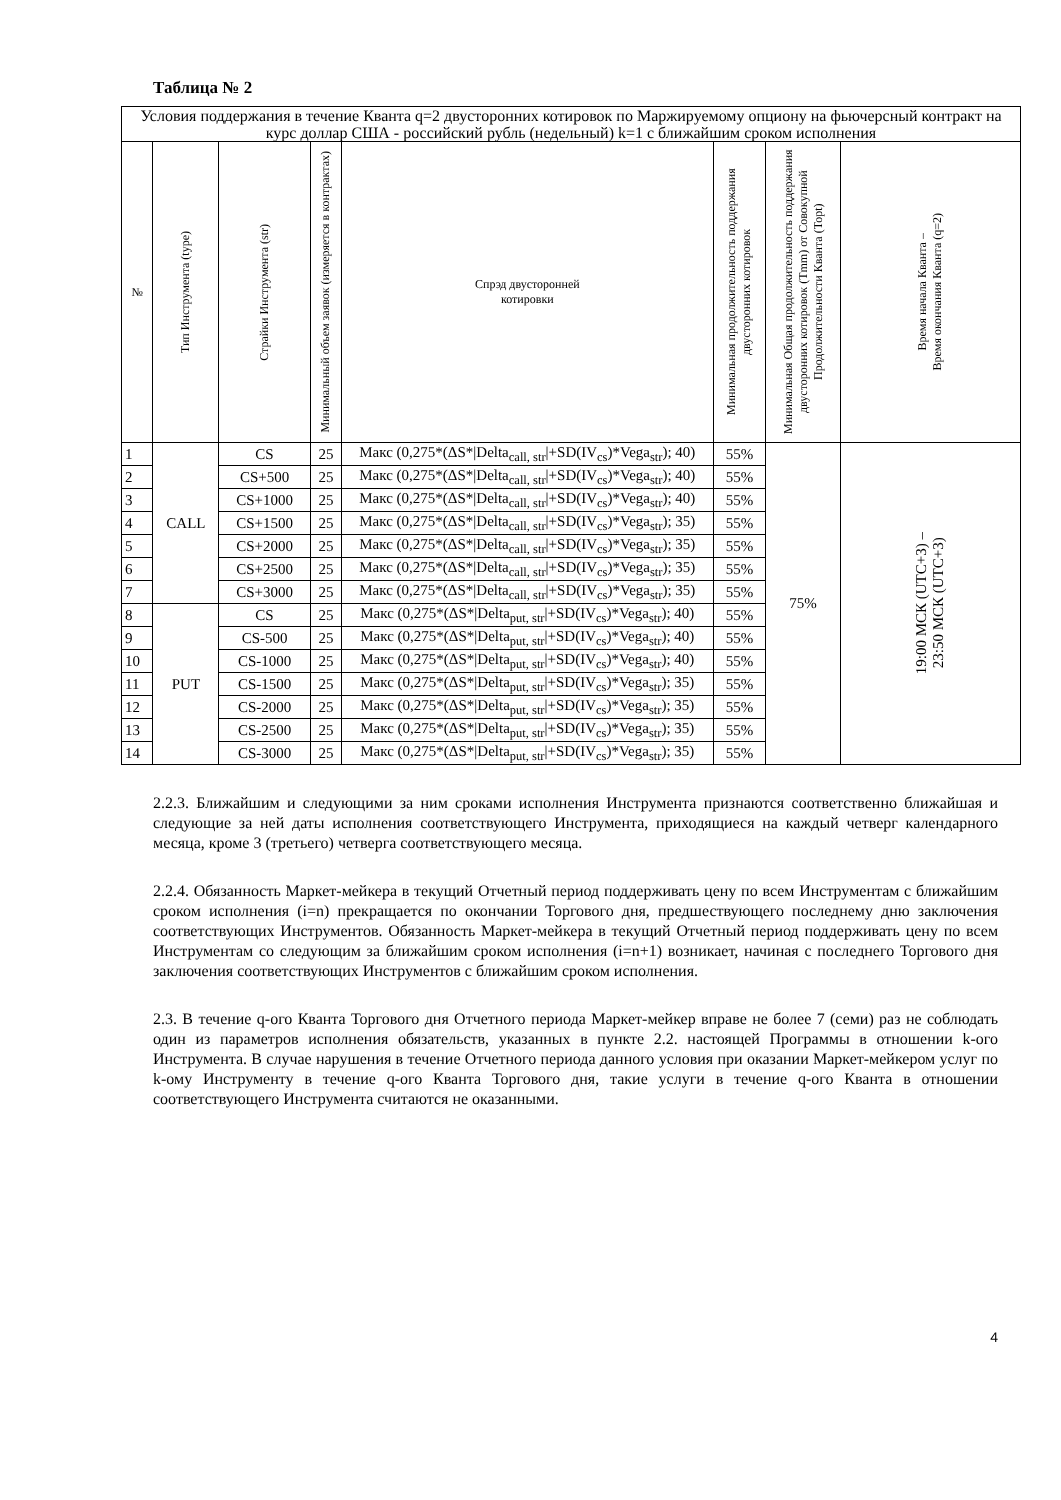Таблица № 2
| Условия поддержания в течение Кванта q=2 двусторонних котировок по Маржируемому опциону на фьючерсный контракт на курс доллар США - российский рубль (недельный) k=1 с ближайшим сроком исполнения | | | | | | | |
| № | Тип Инструмента (type) | Страйки Инструмента (str) | Минимальный объем заявок (измеряется в контрактах) | Спрэд двусторонней котировки | Минимальная продолжительность поддержания двусторонних котировок | Минимальная Общая продолжительность поддержания двусторонних котировок (Tmm) от Совокупной Продолжительности Кванта (Topt) | Время начала Кванта – Время окончания Кванта (q=2) |
| 1 | CALL | CS | 25 | Макс (0,275*(ΔS*/Delta<sub>call, str</sub>/+SD(IV<sub>cs</sub>)*Vega<sub>str</sub>); 40) | 55% | 75% | 19:00 МСК (UTC+3) – 23:50 МСК (UTC+3) |
| 2 | | CS+500 | 25 | Макс (0,275*(ΔS*/Delta<sub>call, str</sub>/+SD(IV<sub>cs</sub>)*Vega<sub>str</sub>); 40) | 55% | | |
| 3 | | CS+1000 | 25 | Макс (0,275*(ΔS*/Delta<sub>call, str</sub>/+SD(IV<sub>cs</sub>)*Vega<sub>str</sub>); 40) | 55% | | |
| 4 | | CS+1500 | 25 | Макс (0,275*(ΔS*/Delta<sub>call, str</sub>/+SD(IV<sub>cs</sub>)*Vega<sub>str</sub>); 35) | 55% | | |
| 5 | | CS+2000 | 25 | Макс (0,275*(ΔS*/Delta<sub>call, str</sub>/+SD(IV<sub>cs</sub>)*Vega<sub>str</sub>); 35) | 55% | | |
| 6 | | CS+2500 | 25 | Макс (0,275*(ΔS*/Delta<sub>call, str</sub>/+SD(IV<sub>cs</sub>)*Vega<sub>str</sub>); 35) | 55% | | |
| 7 | | CS+3000 | 25 | Макс (0,275*(ΔS*/Delta<sub>call, str</sub>/+SD(IV<sub>cs</sub>)*Vega<sub>str</sub>); 35) | 55% | | |
| 8 | PUT | CS | 25 | Макс (0,275*(ΔS*/Delta<sub>put, str</sub>/+SD(IV<sub>cs</sub>)*Vega<sub>str</sub>); 40) | 55% | | |
| 9 | | CS-500 | 25 | Макс (0,275*(ΔS*/Delta<sub>put, str</sub>/+SD(IV<sub>cs</sub>)*Vega<sub>str</sub>); 40) | 55% | | |
| 10 | | CS-1000 | 25 | Макс (0,275*(ΔS*/Delta<sub>put, str</sub>/+SD(IV<sub>cs</sub>)*Vega<sub>str</sub>); 40) | 55% | | |
| 11 | | CS-1500 | 25 | Макс (0,275*(ΔS*/Delta<sub>put, str</sub>/+SD(IV<sub>cs</sub>)*Vega<sub>str</sub>); 35) | 55% | | |
| 12 | | CS-2000 | 25 | Макс (0,275*(ΔS*/Delta<sub>put, str</sub>/+SD(IV<sub>cs</sub>)*Vega<sub>str</sub>); 35) | 55% | | |
| 13 | | CS-2500 | 25 | Макс (0,275*(ΔS*/Delta<sub>put, str</sub>/+SD(IV<sub>cs</sub>)*Vega<sub>str</sub>); 35) | 55% | | |
| 14 | | CS-3000 | 25 | Макс (0,275*(ΔS*/Delta<sub>put, str</sub>/+SD(IV<sub>cs</sub>)*Vega<sub>str</sub>); 35) | 55% | | |
2.2.3. Ближайшим и следующими за ним сроками исполнения Инструмента признаются соответственно ближайшая и следующие за ней даты исполнения соответствующего Инструмента, приходящиеся на каждый четверг календарного месяца, кроме 3 (третьего) четверга соответствующего месяца.
2.2.4. Обязанность Маркет-мейкера в текущий Отчетный период поддерживать цену по всем Инструментам с ближайшим сроком исполнения (i=n) прекращается по окончании Торгового дня, предшествующего последнему дню заключения соответствующих Инструментов. Обязанность Маркет-мейкера в текущий Отчетный период поддерживать цену по всем Инструментам со следующим за ближайшим сроком исполнения (i=n+1) возникает, начиная с последнего Торгового дня заключения соответствующих Инструментов с ближайшим сроком исполнения.
2.3. В течение q-ого Кванта Торгового дня Отчетного периода Маркет-мейкер вправе не более 7 (семи) раз не соблюдать один из параметров исполнения обязательств, указанных в пункте 2.2. настоящей Программы в отношении k-ого Инструмента. В случае нарушения в течение Отчетного периода данного условия при оказании Маркет-мейкером услуг по k-ому Инструменту в течение q-ого Кванта Торгового дня, такие услуги в течение q-ого Кванта в отношении соответствующего Инструмента считаются не оказанными.
4